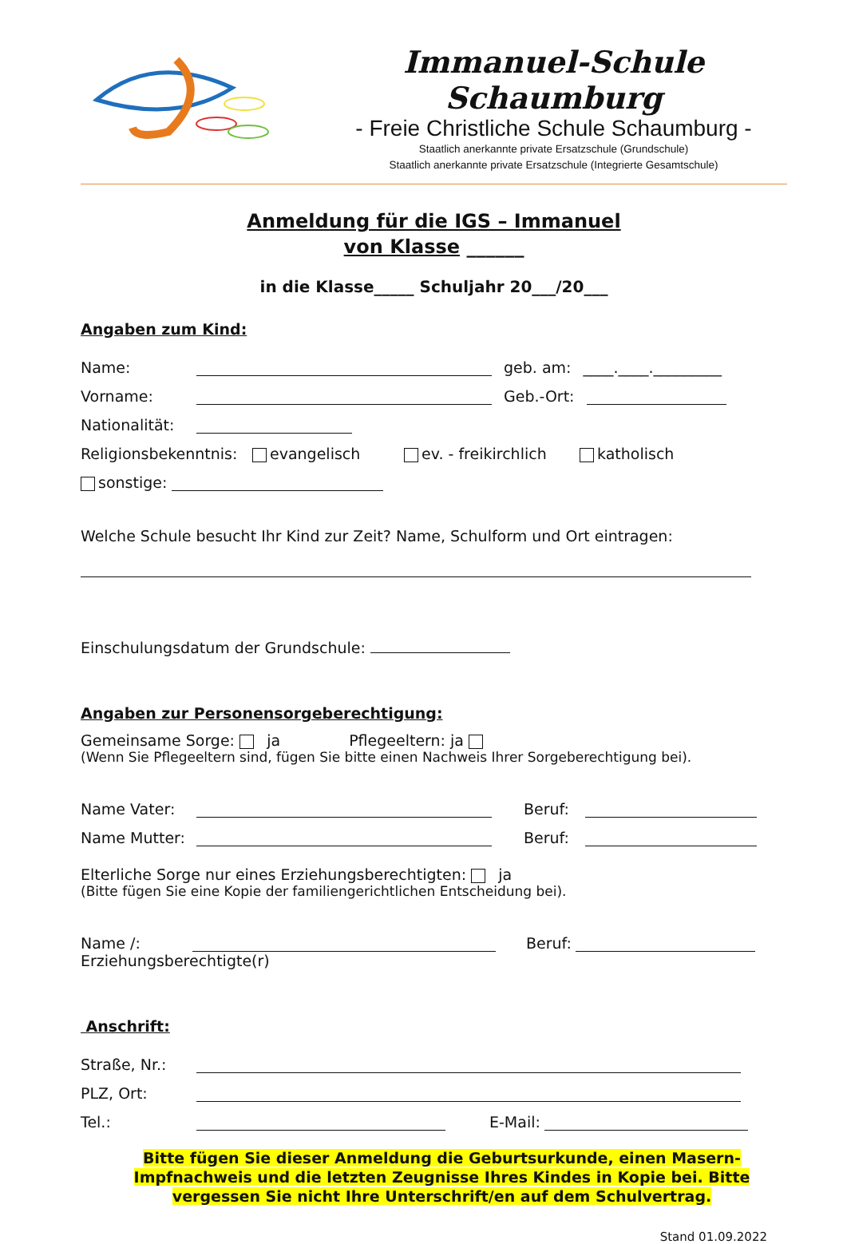Immanuel-Schule Schaumburg
- Freie Christliche Schule Schaumburg -
Staatlich anerkannte private Ersatzschule (Grundschule)
Staatlich anerkannte private Ersatzschule (Integrierte Gesamtschule)
Anmeldung für die IGS – Immanuel
von Klasse ______
in die Klasse_____ Schuljahr 20___/20___
Angaben zum Kind:
Name: geb. am: ____.____._________
Vorname: Geb.-Ort:
Nationalität:
Religionsbekenntnis: evangelisch ev. - freikirchlich katholisch
sonstige:
Welche Schule besucht Ihr Kind zur Zeit? Name, Schulform und Ort eintragen:
Einschulungsdatum der Grundschule:
Angaben zur Personensorgeberechtigung:
Gemeinsame Sorge: ja Pflegeeltern: ja
(Wenn Sie Pflegeeltern sind, fügen Sie bitte einen Nachweis Ihrer Sorgeberechtigung bei).
Name Vater: Beruf:
Name Mutter: Beruf:
Elterliche Sorge nur eines Erziehungsberechtigten: ja
(Bitte fügen Sie eine Kopie der familiengerichtlichen Entscheidung bei).
Name /: Beruf:
Erziehungsberechtigte(r)
Anschrift:
Straße, Nr.:
PLZ, Ort:
Tel.: E-Mail:
Bitte fügen Sie dieser Anmeldung die Geburtsurkunde, einen Masern-Impfnachweis und die letzten Zeugnisse Ihres Kindes in Kopie bei. Bitte vergessen Sie nicht Ihre Unterschrift/en auf dem Schulvertrag.
Stand 01.09.2022